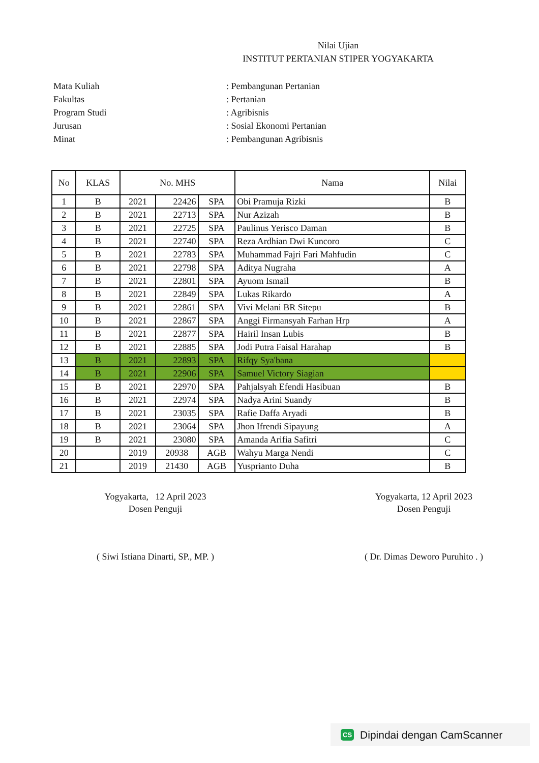Nilai Ujian
INSTITUT PERTANIAN STIPER YOGYAKARTA
Mata Kuliah: Pembangunan Pertanian
Fakultas: Pertanian
Program Studi: Agribisnis
Jurusan: Sosial Ekonomi Pertanian
Minat: Pembangunan Agribisnis
| No | KLAS | No. MHS | | | Nama | Nilai |
| --- | --- | --- | --- | --- | --- | --- |
| 1 | B | 2021 | 22426 | SPA | Obi Pramuja Rizki | B |
| 2 | B | 2021 | 22713 | SPA | Nur Azizah | B |
| 3 | B | 2021 | 22725 | SPA | Paulinus Yerisco Daman | B |
| 4 | B | 2021 | 22740 | SPA | Reza Ardhian Dwi Kuncoro | C |
| 5 | B | 2021 | 22783 | SPA | Muhammad Fajri Fari Mahfudin | C |
| 6 | B | 2021 | 22798 | SPA | Aditya Nugraha | A |
| 7 | B | 2021 | 22801 | SPA | Ayuom Ismail | B |
| 8 | B | 2021 | 22849 | SPA | Lukas Rikardo | A |
| 9 | B | 2021 | 22861 | SPA | Vivi Melani BR Sitepu | B |
| 10 | B | 2021 | 22867 | SPA | Anggi Firmansyah Farhan Hrp | A |
| 11 | B | 2021 | 22877 | SPA | Hairil Insan Lubis | B |
| 12 | B | 2021 | 22885 | SPA | Jodi Putra Faisal Harahap | B |
| 13 | B | 2021 | 22893 | SPA | Rifqy Sya'bana | |
| 14 | B | 2021 | 22906 | SPA | Samuel Victory Siagian | |
| 15 | B | 2021 | 22970 | SPA | Pahjalsyah Efendi Hasibuan | B |
| 16 | B | 2021 | 22974 | SPA | Nadya Arini Suandy | B |
| 17 | B | 2021 | 23035 | SPA | Rafie Daffa Aryadi | B |
| 18 | B | 2021 | 23064 | SPA | Jhon Ifrendi Sipayung | A |
| 19 | B | 2021 | 23080 | SPA | Amanda Arifia Safitri | C |
| 20 | | 2019 | 20938 | AGB | Wahyu Marga Nendi | C |
| 21 | | 2019 | 21430 | AGB | Yuspriantо Duha | B |
Yogyakarta, 12 April 2023
Dosen Penguji
( Siwi Istiana Dinarti, SP., MP. )
Yogyakarta, 12 April 2023
Dosen Penguji
( Dr. Dimas Deworo Puruhito . )
CS Dipindai dengan CamScanner